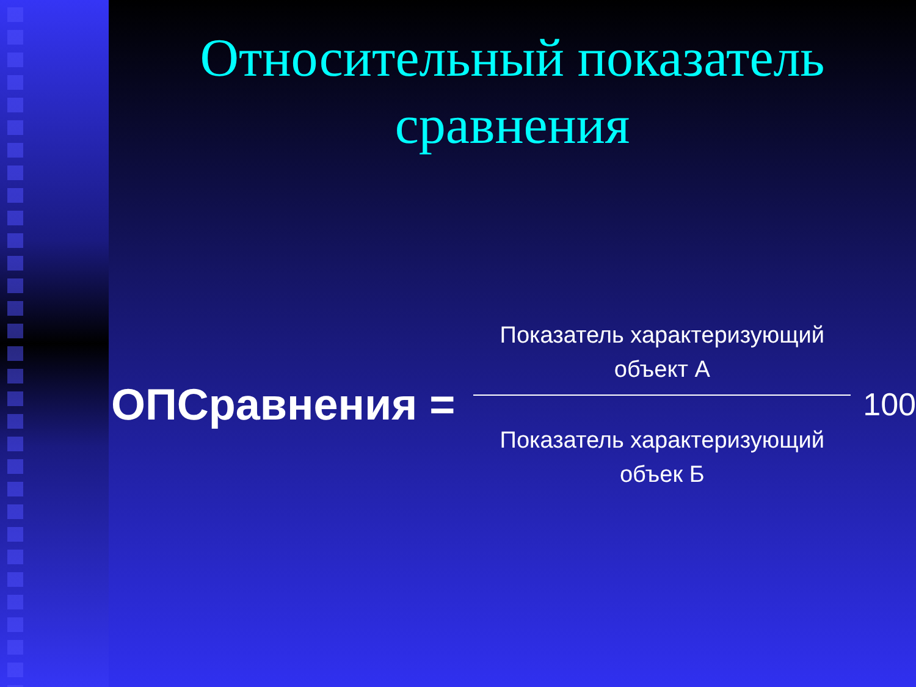Относительный показатель сравнения
ОПСравнения =
Показатель характеризующий объект А
Показатель характеризующий объек Б
100